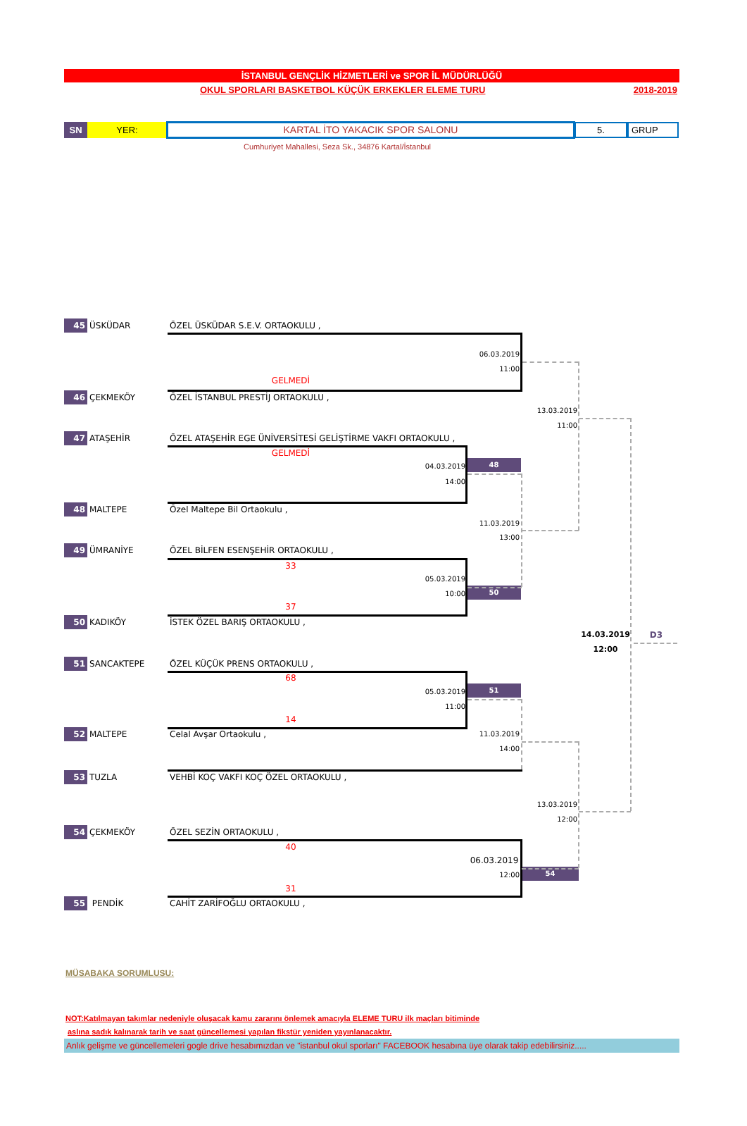İSTANBUL GENÇLİK HİZMETLERİ ve SPOR İL MÜDÜRLÜĞÜ
OKUL SPORLARI BASKETBOL KÜÇÜK ERKEKLER ELEME TURU 2018-2019
SN YER: KARTAL İTO YAKACIK SPOR SALONU 5. GRUP
Cumhuriyet Mahallesi, Seza Sk., 34876 Kartal/İstanbul
45 ÜSKÜDAR ÖZEL ÜSKÜDAR S.E.V. ORTAOKULU ,
06.03.2019
11:00
GELMEDİ
46 ÇEKMEKÖY ÖZEL İSTANBUL PRESTİJ ORTAOKULU ,
13.03.2019
11:00
47 ATAŞEHİR ÖZEL ATAŞEHİR EGE ÜNİVERSİTESİ GELİŞTİRME VAKFI ORTAOKULU ,
GELMEDİ
04.03.2019 48
14:00
48 MALTEPE Özel Maltepe Bil Ortaokulu ,
11.03.2019
13:00
49 ÜMRANİYE ÖZEL BİLFEN ESENŞEHİR ORTAOKULU ,
33
05.03.2019
10:00 50
37
50 KADIKÖY İSTEK ÖZEL BARIŞ ORTAOKULU ,
14.03.2019 D3
12:00
51 SANCAKTEPE ÖZEL KÜÇÜK PRENS ORTAOKULU ,
68
05.03.2019 51
11:00
14
52 MALTEPE Celal Avşar Ortaokulu , 11.03.2019
14:00
53 TUZLA VEHBİ KOÇ VAKFI KOÇ ÖZEL ORTAOKULU ,
13.03.2019
12:00
54 ÇEKMEKÖY ÖZEL SEZİN ORTAOKULU ,
40
06.03.2019
12:00 54
31
55 PENDİK CAHİT ZARİFOĞLU ORTAOKULU ,
MÜSABAKA SORUMLUSU:
NOT:Katılmayan takımlar nedeniyle oluşacak kamu zararını önlemek amacıyla ELEME TURU ilk maçları bitiminde
aslına sadık kalınarak tarih ve saat güncellemesi yapılan fikstür yeniden yayınlanacaktır.
Anlık gelişme ve güncellemeleri gogle drive hesabımızdan ve "istanbul okul sporları" FACEBOOK hesabına üye olarak takip edebilirsiniz.....